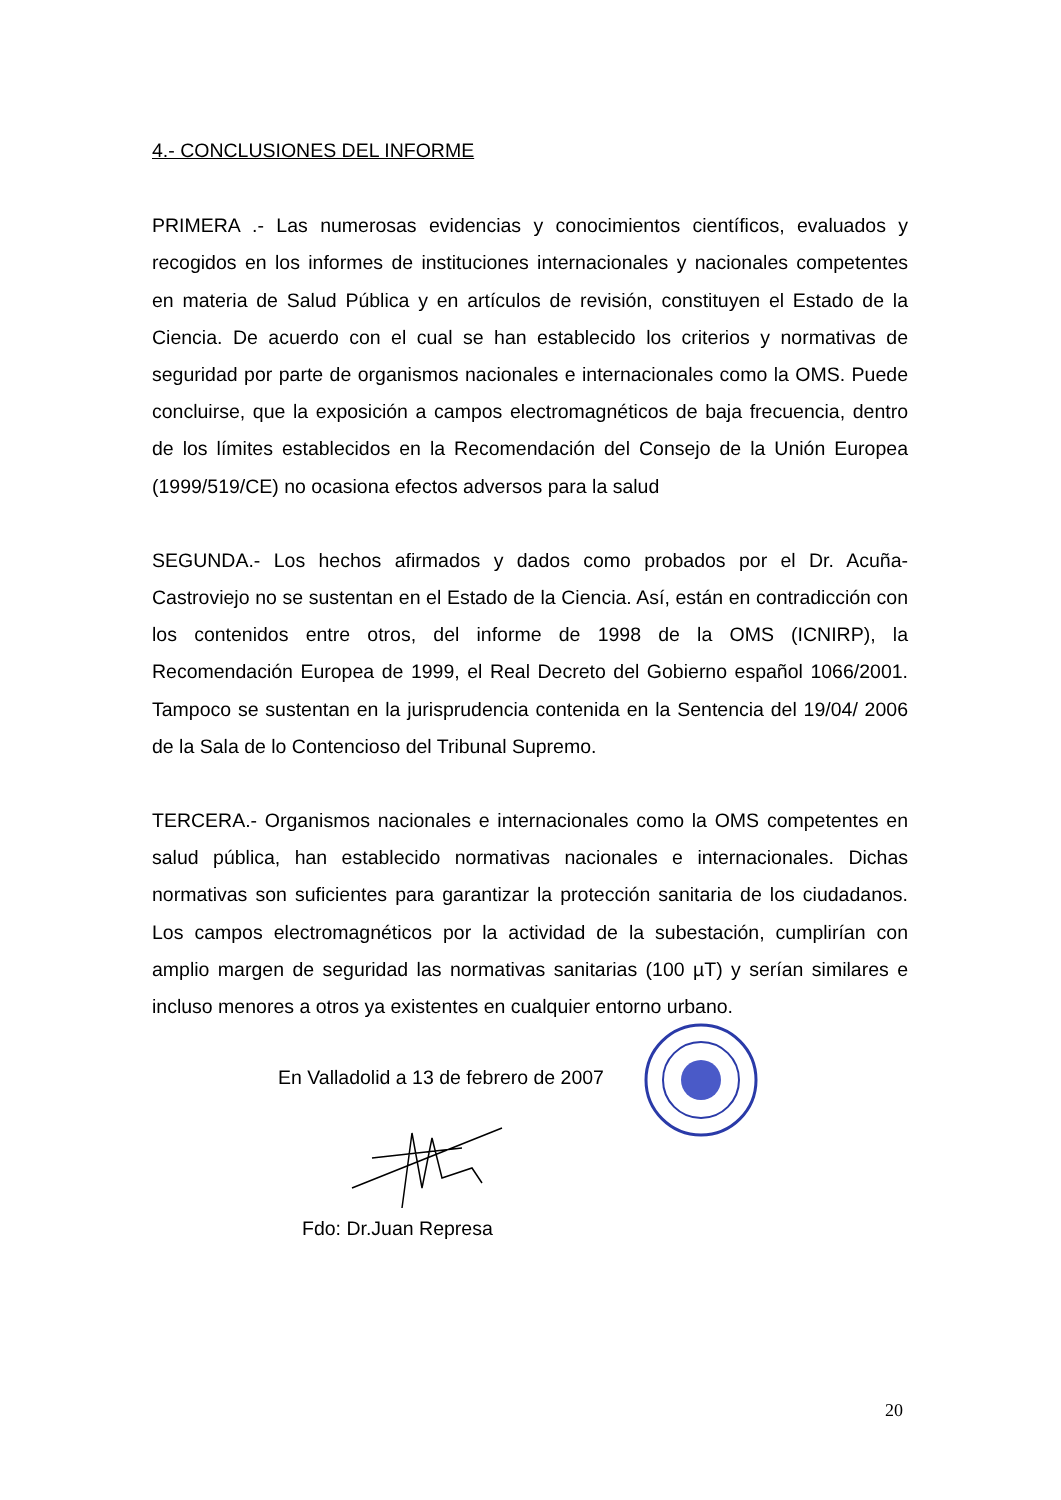4.- CONCLUSIONES DEL INFORME
PRIMERA .- Las numerosas evidencias y conocimientos científicos, evaluados y recogidos en los informes de instituciones internacionales y nacionales competentes en materia de Salud Pública y en artículos de revisión, constituyen el Estado de la Ciencia. De acuerdo con el cual se han establecido los criterios y normativas de seguridad por parte de organismos nacionales e internacionales como la OMS. Puede concluirse, que la exposición a campos electromagnéticos de baja frecuencia, dentro de los límites establecidos en la Recomendación del Consejo de la Unión Europea (1999/519/CE) no ocasiona efectos adversos para la salud
SEGUNDA.- Los hechos afirmados y dados como probados por el Dr. Acuña-Castroviejo no se sustentan en el Estado de la Ciencia. Así, están en contradicción con los contenidos entre otros, del informe de 1998 de la OMS (ICNIRP), la Recomendación Europea de 1999, el Real Decreto del Gobierno español 1066/2001. Tampoco se sustentan en la jurisprudencia contenida en la Sentencia del 19/04/ 2006 de la Sala de lo Contencioso del Tribunal Supremo.
TERCERA.- Organismos nacionales e internacionales como la OMS competentes en salud pública, han establecido normativas nacionales e internacionales. Dichas normativas son suficientes para garantizar la protección sanitaria de los ciudadanos. Los campos electromagnéticos por la actividad de la subestación, cumplirían con amplio margen de seguridad las normativas sanitarias (100 µT) y serían similares e incluso menores a otros ya existentes en cualquier entorno urbano.
En Valladolid a 13 de febrero de 2007
Fdo: Dr.Juan Represa
20